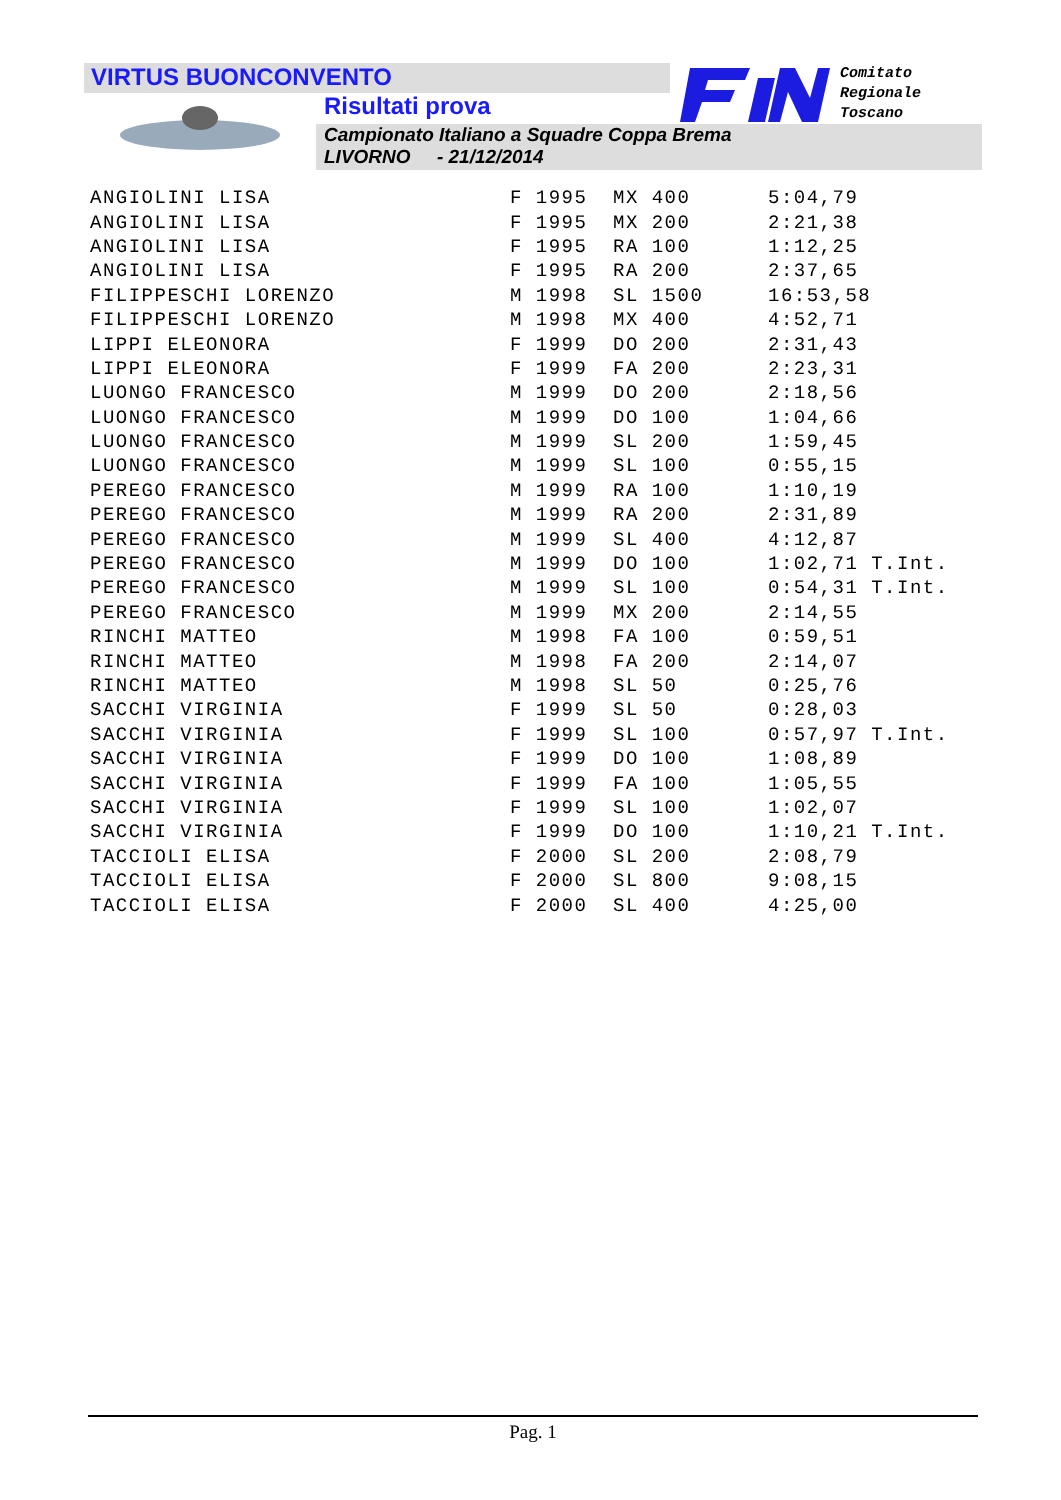VIRTUS BUONCONVENTO
Risultati prova
Campionato Italiano a Squadre Coppa Brema
LIVORNO - 21/12/2014
Comitato
Regionale
Toscano
| ANGIOLINI LISA | F 1995 | MX 400 | 5:04,79 |
| ANGIOLINI LISA | F 1995 | MX 200 | 2:21,38 |
| ANGIOLINI LISA | F 1995 | RA 100 | 1:12,25 |
| ANGIOLINI LISA | F 1995 | RA 200 | 2:37,65 |
| FILIPPESCHI LORENZO | M 1998 | SL 1500 | 16:53,58 |
| FILIPPESCHI LORENZO | M 1998 | MX 400 | 4:52,71 |
| LIPPI ELEONORA | F 1999 | DO 200 | 2:31,43 |
| LIPPI ELEONORA | F 1999 | FA 200 | 2:23,31 |
| LUONGO FRANCESCO | M 1999 | DO 200 | 2:18,56 |
| LUONGO FRANCESCO | M 1999 | DO 100 | 1:04,66 |
| LUONGO FRANCESCO | M 1999 | SL 200 | 1:59,45 |
| LUONGO FRANCESCO | M 1999 | SL 100 | 0:55,15 |
| PEREGO FRANCESCO | M 1999 | RA 100 | 1:10,19 |
| PEREGO FRANCESCO | M 1999 | RA 200 | 2:31,89 |
| PEREGO FRANCESCO | M 1999 | SL 400 | 4:12,87 |
| PEREGO FRANCESCO | M 1999 | DO 100 | 1:02,71 T.Int. |
| PEREGO FRANCESCO | M 1999 | SL 100 | 0:54,31 T.Int. |
| PEREGO FRANCESCO | M 1999 | MX 200 | 2:14,55 |
| RINCHI MATTEO | M 1998 | FA 100 | 0:59,51 |
| RINCHI MATTEO | M 1998 | FA 200 | 2:14,07 |
| RINCHI MATTEO | M 1998 | SL 50 | 0:25,76 |
| SACCHI VIRGINIA | F 1999 | SL 50 | 0:28,03 |
| SACCHI VIRGINIA | F 1999 | SL 100 | 0:57,97 T.Int. |
| SACCHI VIRGINIA | F 1999 | DO 100 | 1:08,89 |
| SACCHI VIRGINIA | F 1999 | FA 100 | 1:05,55 |
| SACCHI VIRGINIA | F 1999 | SL 100 | 1:02,07 |
| SACCHI VIRGINIA | F 1999 | DO 100 | 1:10,21 T.Int. |
| TACCIOLI ELISA | F 2000 | SL 200 | 2:08,79 |
| TACCIOLI ELISA | F 2000 | SL 800 | 9:08,15 |
| TACCIOLI ELISA | F 2000 | SL 400 | 4:25,00 |
Pag. 1